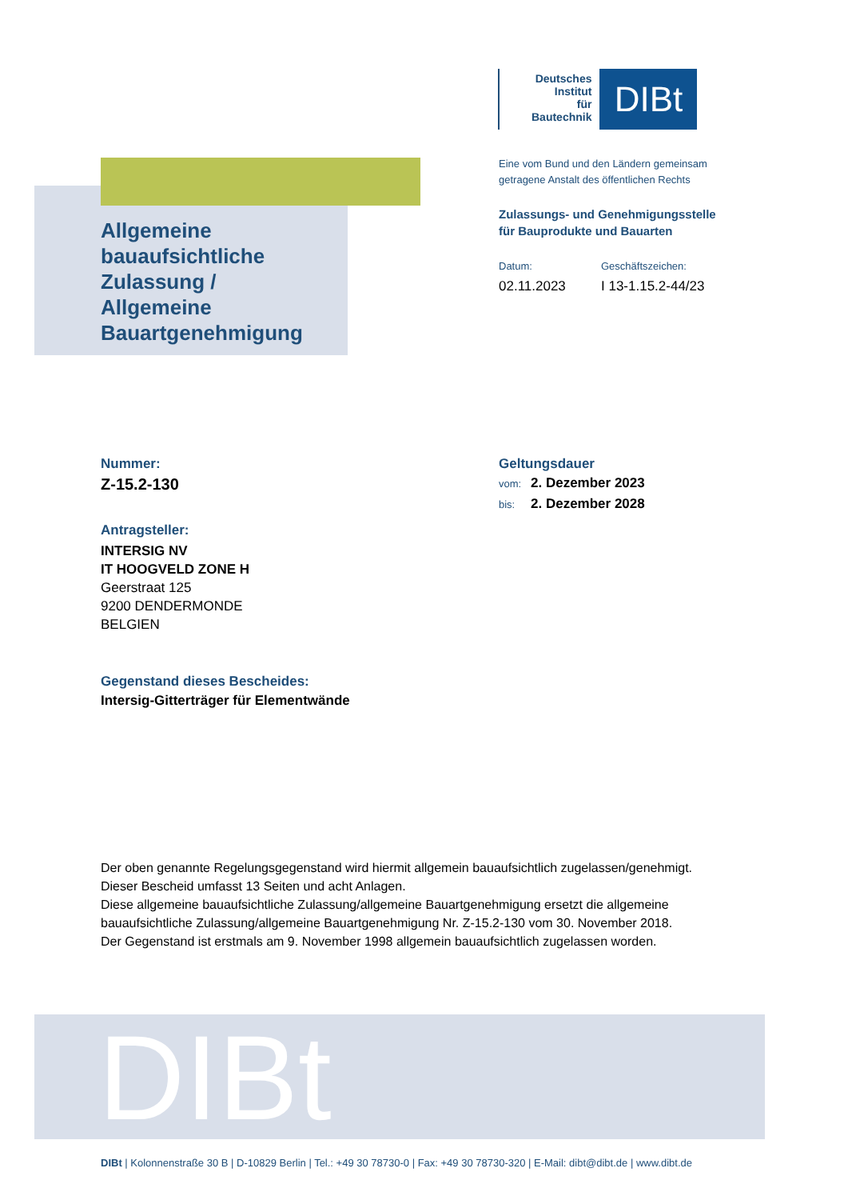Deutsches
Institut
für
Bautechnik
DIBt
Allgemeine
bauaufsichtliche
Zulassung /
Allgemeine
Bauartgenehmigung
Eine vom Bund und den Ländern gemeinsam
getragene Anstalt des öffentlichen Rechts
Zulassungs- und Genehmigungsstelle
für Bauprodukte und Bauarten
Datum:
02.11.2023
Geschäftszeichen:
I 13-1.15.2-44/23
Nummer:
Z-15.2-130
Antragsteller:
INTERSIG NV
IT HOOGVELD ZONE H
Geerstraat 125
9200 DENDERMONDE
BELGIEN
Gegenstand dieses Bescheides:
Intersig-Gitterträger für Elementwände
Geltungsdauer
vom: 2. Dezember 2023
bis: 2. Dezember 2028
Der oben genannte Regelungsgegenstand wird hiermit allgemein bauaufsichtlich zugelassen/genehmigt.
Dieser Bescheid umfasst 13 Seiten und acht Anlagen.
Diese allgemeine bauaufsichtliche Zulassung/allgemeine Bauartgenehmigung ersetzt die allgemeine bauaufsichtliche Zulassung/allgemeine Bauartgenehmigung Nr. Z-15.2-130 vom 30. November 2018.
Der Gegenstand ist erstmals am 9. November 1998 allgemein bauaufsichtlich zugelassen worden.
DIBt
DIBt | Kolonnenstraße 30 B | D-10829 Berlin | Tel.: +49 30 78730-0 | Fax: +49 30 78730-320 | E-Mail: dibt@dibt.de | www.dibt.de